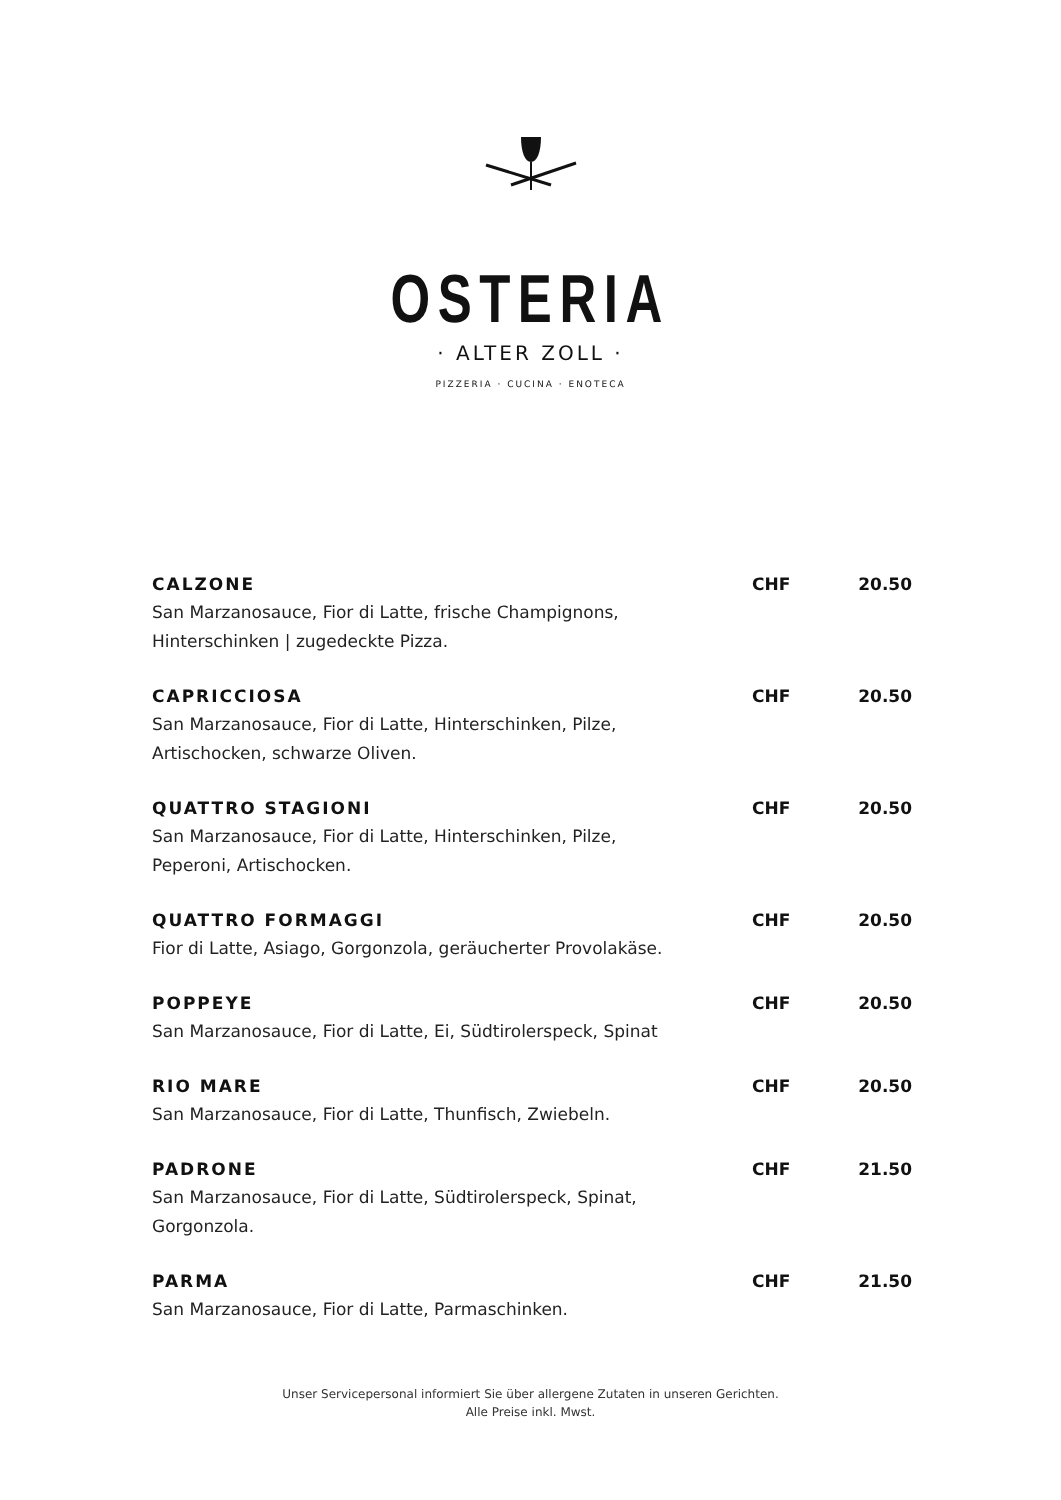OSTERIA
· ALTER ZOLL ·
PIZZERIA · CUCINA · ENOTECA
CALZONE CHF 20.50
San Marzanosauce, Fior di Latte, frische Champignons, Hinterschinken | zugedeckte Pizza.
CAPRICCIOSA CHF 20.50
San Marzanosauce, Fior di Latte, Hinterschinken, Pilze, Artischocken, schwarze Oliven.
QUATTRO STAGIONI CHF 20.50
San Marzanosauce, Fior di Latte, Hinterschinken, Pilze, Peperoni, Artischocken.
QUATTRO FORMAGGI CHF 20.50
Fior di Latte, Asiago, Gorgonzola, geräucherter Provolakäse.
POPPEYE CHF 20.50
San Marzanosauce, Fior di Latte, Ei, Südtirolerspeck, Spinat
RIO MARE CHF 20.50
San Marzanosauce, Fior di Latte, Thunfisch, Zwiebeln.
PADRONE CHF 21.50
San Marzanosauce, Fior di Latte, Südtirolerspeck, Spinat, Gorgonzola.
PARMA CHF 21.50
San Marzanosauce, Fior di Latte, Parmaschinken.
Unser Servicepersonal informiert Sie über allergene Zutaten in unseren Gerichten.
Alle Preise inkl. Mwst.